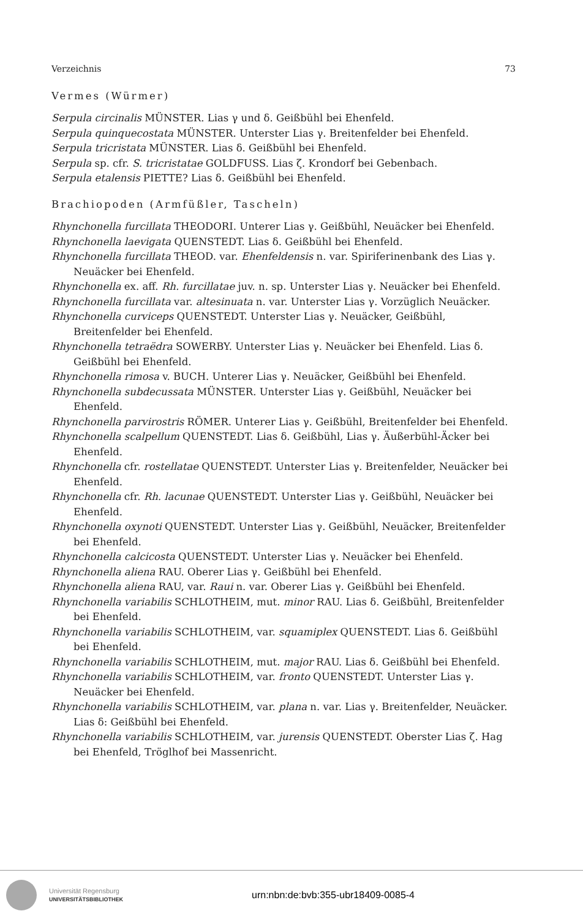Verzeichnis 73
Vermes (Würmer)
Serpula circinalis MÜNSTER. Lias γ und δ. Geißbühl bei Ehenfeld.
Serpula quinquecostata MÜNSTER. Unterster Lias γ. Breitenfelder bei Ehenfeld.
Serpula tricristata MÜNSTER. Lias δ. Geißbühl bei Ehenfeld.
Serpula sp. cfr. S. tricristatae GOLDFUSS. Lias ζ. Krondorf bei Gebenbach.
Serpula etalensis PIETTE? Lias δ. Geißbühl bei Ehenfeld.
Brachiopoden (Armfüßler, Tascheln)
Rhynchonella furcillata THEODORI. Unterer Lias γ. Geißbühl, Neuäcker bei Ehenfeld.
Rhynchonella laevigata QUENSTEDT. Lias δ. Geißbühl bei Ehenfeld.
Rhynchonella furcillata THEOD. var. Ehenfeldensis n. var. Spiriferinenbank des Lias γ. Neuäcker bei Ehenfeld.
Rhynchonella ex. aff. Rh. furcillatae juv. n. sp. Unterster Lias γ. Neuäcker bei Ehenfeld.
Rhynchonella furcillata var. altesinuata n. var. Unterster Lias γ. Vorzüglich Neuäcker.
Rhynchonella curviceps QUENSTEDT. Unterster Lias γ. Neuäcker, Geißbühl, Breitenfelder bei Ehenfeld.
Rhynchonella tetraëdra SOWERBY. Unterster Lias γ. Neuäcker bei Ehenfeld. Lias δ. Geißbühl bei Ehenfeld.
Rhynchonella rimosa v. BUCH. Unterer Lias γ. Neuäcker, Geißbühl bei Ehenfeld.
Rhynchonella subdecussata MÜNSTER. Unterster Lias γ. Geißbühl, Neuäcker bei Ehenfeld.
Rhynchonella parvirostris RÖMER. Unterer Lias γ. Geißbühl, Breitenfelder bei Ehenfeld.
Rhynchonella scalpellum QUENSTEDT. Lias δ. Geißbühl, Lias γ. Äußerbühl-Äcker bei Ehenfeld.
Rhynchonella cfr. rostellatae QUENSTEDT. Unterster Lias γ. Breitenfelder, Neuäcker bei Ehenfeld.
Rhynchonella cfr. Rh. lacunae QUENSTEDT. Unterster Lias γ. Geißbühl, Neuäcker bei Ehenfeld.
Rhynchonella oxynoti QUENSTEDT. Unterster Lias γ. Geißbühl, Neuäcker, Breitenfelder bei Ehenfeld.
Rhynchonella calcicosta QUENSTEDT. Unterster Lias γ. Neuäcker bei Ehenfeld.
Rhynchonella aliena RAU. Oberer Lias γ. Geißbühl bei Ehenfeld.
Rhynchonella aliena RAU, var. Raui n. var. Oberer Lias γ. Geißbühl bei Ehenfeld.
Rhynchonella variabilis SCHLOTHEIM, mut. minor RAU. Lias δ. Geißbühl, Breitenfelder bei Ehenfeld.
Rhynchonella variabilis SCHLOTHEIM, var. squamiplex QUENSTEDT. Lias δ. Geißbühl bei Ehenfeld.
Rhynchonella variabilis SCHLOTHEIM, mut. major RAU. Lias δ. Geißbühl bei Ehenfeld.
Rhynchonella variabilis SCHLOTHEIM, var. fronto QUENSTEDT. Unterster Lias γ. Neuäcker bei Ehenfeld.
Rhynchonella variabilis SCHLOTHEIM, var. plana n. var. Lias γ. Breitenfelder, Neuäcker. Lias δ: Geißbühl bei Ehenfeld.
Rhynchonella variabilis SCHLOTHEIM, var. jurensis QUENSTEDT. Oberster Lias ζ. Hag bei Ehenfeld, Tröglhof bei Massenricht.
Universität Regensburg
UNIVERSITÄTSBIBLIOTHEK
urn:nbn:de:bvb:355-ubr18409-0085-4